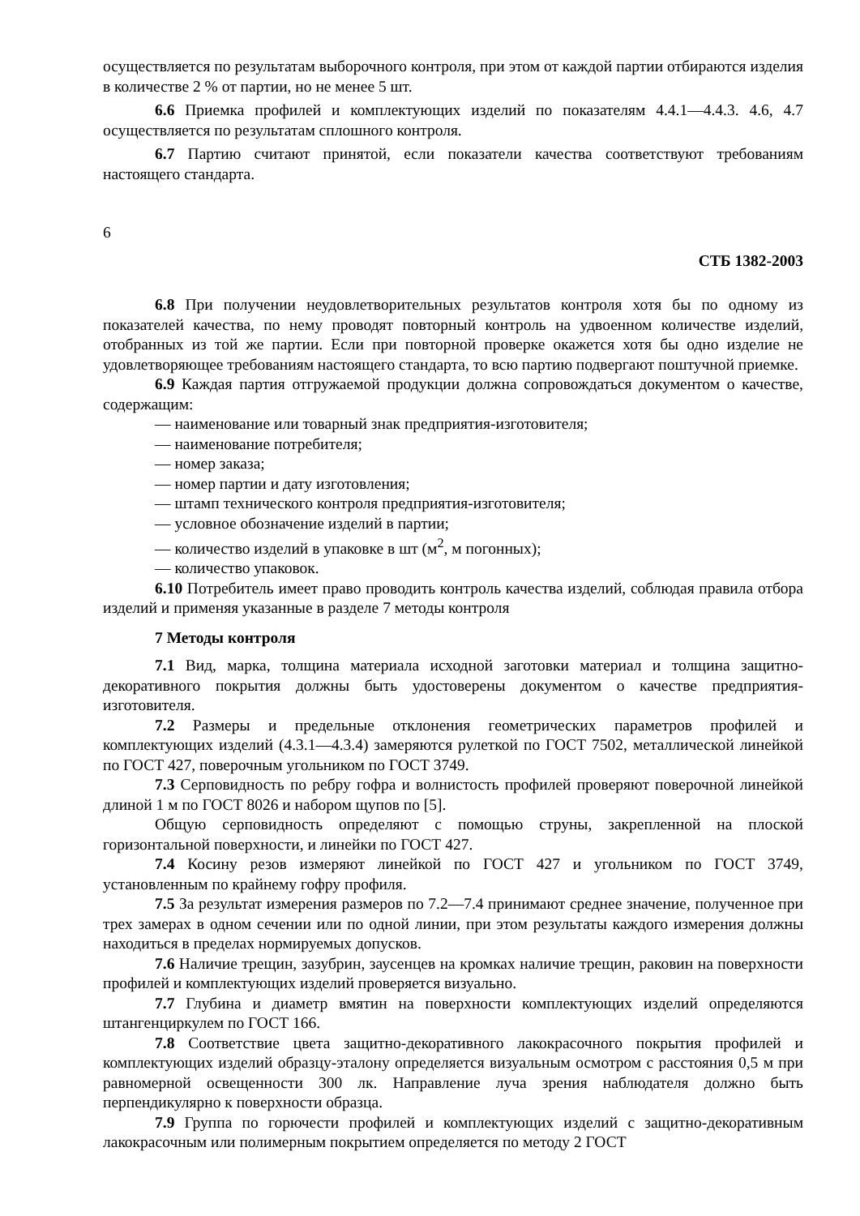осуществляется по результатам выборочного контроля, при этом от каждой партии отбираются изделия в количестве 2 % от партии, но не менее 5 шт.
6.6 Приемка профилей и комплектующих изделий по показателям 4.4.1—4.4.3. 4.6, 4.7 осуществляется по результатам сплошного контроля.
6.7 Партию считают принятой, если показатели качества соответствуют требованиям настоящего стандарта.
6
СТБ 1382-2003
6.8 При получении неудовлетворительных результатов контроля хотя бы по одному из показателей качества, по нему проводят повторный контроль на удвоенном количестве изделий, отобранных из той же партии. Если при повторной проверке окажется хотя бы одно изделие не удовлетворяющее требованиям настоящего стандарта, то всю партию подвергают поштучной приемке.
6.9 Каждая партия отгружаемой продукции должна сопровождаться документом о качестве, содержащим:
— наименование или товарный знак предприятия-изготовителя;
— наименование потребителя;
— номер заказа;
— номер партии и дату изготовления;
— штамп технического контроля предприятия-изготовителя;
— условное обозначение изделий в партии;
— количество изделий в упаковке в шт (м<sup>2</sup>, м погонных);
— количество упаковок.
6.10 Потребитель имеет право проводить контроль качества изделий, соблюдая правила отбора изделий и применяя указанные в разделе 7 методы контроля
7 Методы контроля
7.1 Вид, марка, толщина материала исходной заготовки материал и толщина защитно-декоративного покрытия должны быть удостоверены документом о качестве предприятия-изготовителя.
7.2 Размеры и предельные отклонения геометрических параметров профилей и комплектующих изделий (4.3.1—4.3.4) замеряются рулеткой по ГОСТ 7502, металлической линейкой по ГОСТ 427, поверочным угольником по ГОСТ 3749.
7.3 Серповидность по ребру гофра и волнистость профилей проверяют поверочной линейкой длиной 1 м по ГОСТ 8026 и набором щупов по [5].
Общую серповидность определяют с помощью струны, закрепленной на плоской горизонтальной поверхности, и линейки по ГОСТ 427.
7.4 Косину резов измеряют линейкой по ГОСТ 427 и угольником по ГОСТ 3749, установленным по крайнему гофру профиля.
7.5 За результат измерения размеров по 7.2—7.4 принимают среднее значение, полученное при трех замерах в одном сечении или по одной линии, при этом результаты каждого измерения должны находиться в пределах нормируемых допусков.
7.6 Наличие трещин, зазубрин, заусенцев на кромках наличие трещин, раковин на поверхности профилей и комплектующих изделий проверяется визуально.
7.7 Глубина и диаметр вмятин на поверхности комплектующих изделий определяются штангенциркулем по ГОСТ 166.
7.8 Соответствие цвета защитно-декоративного лакокрасочного покрытия профилей и комплектующих изделий образцу-эталону определяется визуальным осмотром с расстояния 0,5 м при равномерной освещенности 300 лк. Направление луча зрения наблюдателя должно быть перпендикулярно к поверхности образца.
7.9 Группа по горючести профилей и комплектующих изделий с защитно-декоративным лакокрасочным или полимерным покрытием определяется по методу 2 ГОСТ